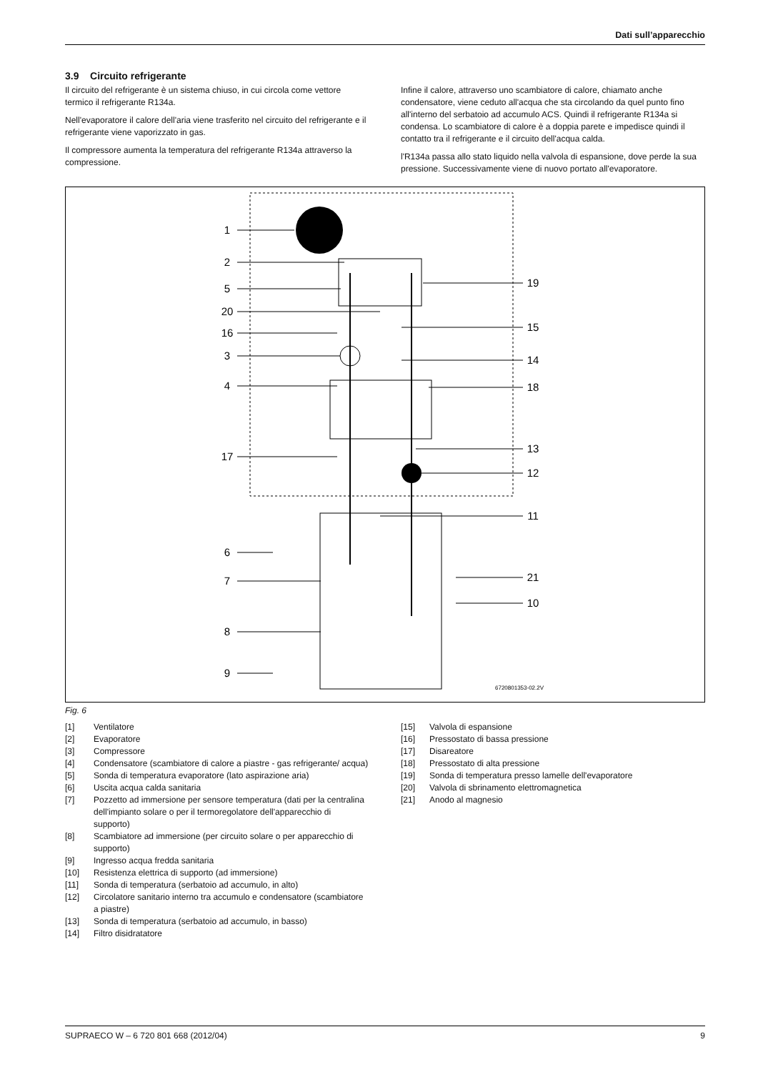Dati sull’apparecchio
3.9 Circuito refrigerante
Il circuito del refrigerante è un sistema chiuso, in cui circola come vettore termico il refrigerante R134a.
Nell'evaporatore il calore dell'aria viene trasferito nel circuito del refrigerante e il refrigerante viene vaporizzato in gas.
Il compressore aumenta la temperatura del refrigerante R134a attraverso la compressione.
Infine il calore, attraverso uno scambiatore di calore, chiamato anche condensatore, viene ceduto all'acqua che sta circolando da quel punto fino all'interno del serbatoio ad accumulo ACS. Quindi il refrigerante R134a si condensa. Lo scambiatore di calore è a doppia parete e impedisce quindi il contatto tra il refrigerante e il circuito dell'acqua calda.
l'R134a passa allo stato liquido nella valvola di espansione, dove perde la sua pressione. Successivamente viene di nuovo portato all'evaporatore.
1
2
5
20
16
3
4
17
6
7
8
9
19
15
14
18
13
12
11
21
10
6720801353-02.2V
Fig. 6
[1] Ventilatore
[2] Evaporatore
[3] Compressore
[4] Condensatore (scambiatore di calore a piastre - gas refrigerante/ acqua)
[5] Sonda di temperatura evaporatore (lato aspirazione aria)
[6] Uscita acqua calda sanitaria
[7] Pozzetto ad immersione per sensore temperatura (dati per la centralina dell'impianto solare o per il termoregolatore dell'apparecchio di supporto)
[8] Scambiatore ad immersione (per circuito solare o per apparecchio di supporto)
[9] Ingresso acqua fredda sanitaria
[10] Resistenza elettrica di supporto (ad immersione)
[11] Sonda di temperatura (serbatoio ad accumulo, in alto)
[12] Circolatore sanitario interno tra accumulo e condensatore (scambiatore a piastre)
[13] Sonda di temperatura (serbatoio ad accumulo, in basso)
[14] Filtro disidratatore
[15] Valvola di espansione
[16] Pressostato di bassa pressione
[17] Disareatore
[18] Pressostato di alta pressione
[19] Sonda di temperatura presso lamelle dell'evaporatore
[20] Valvola di sbrinamento elettromagnetica
[21] Anodo al magnesio
SUPRAECO W – 6 720 801 668 (2012/04) 9